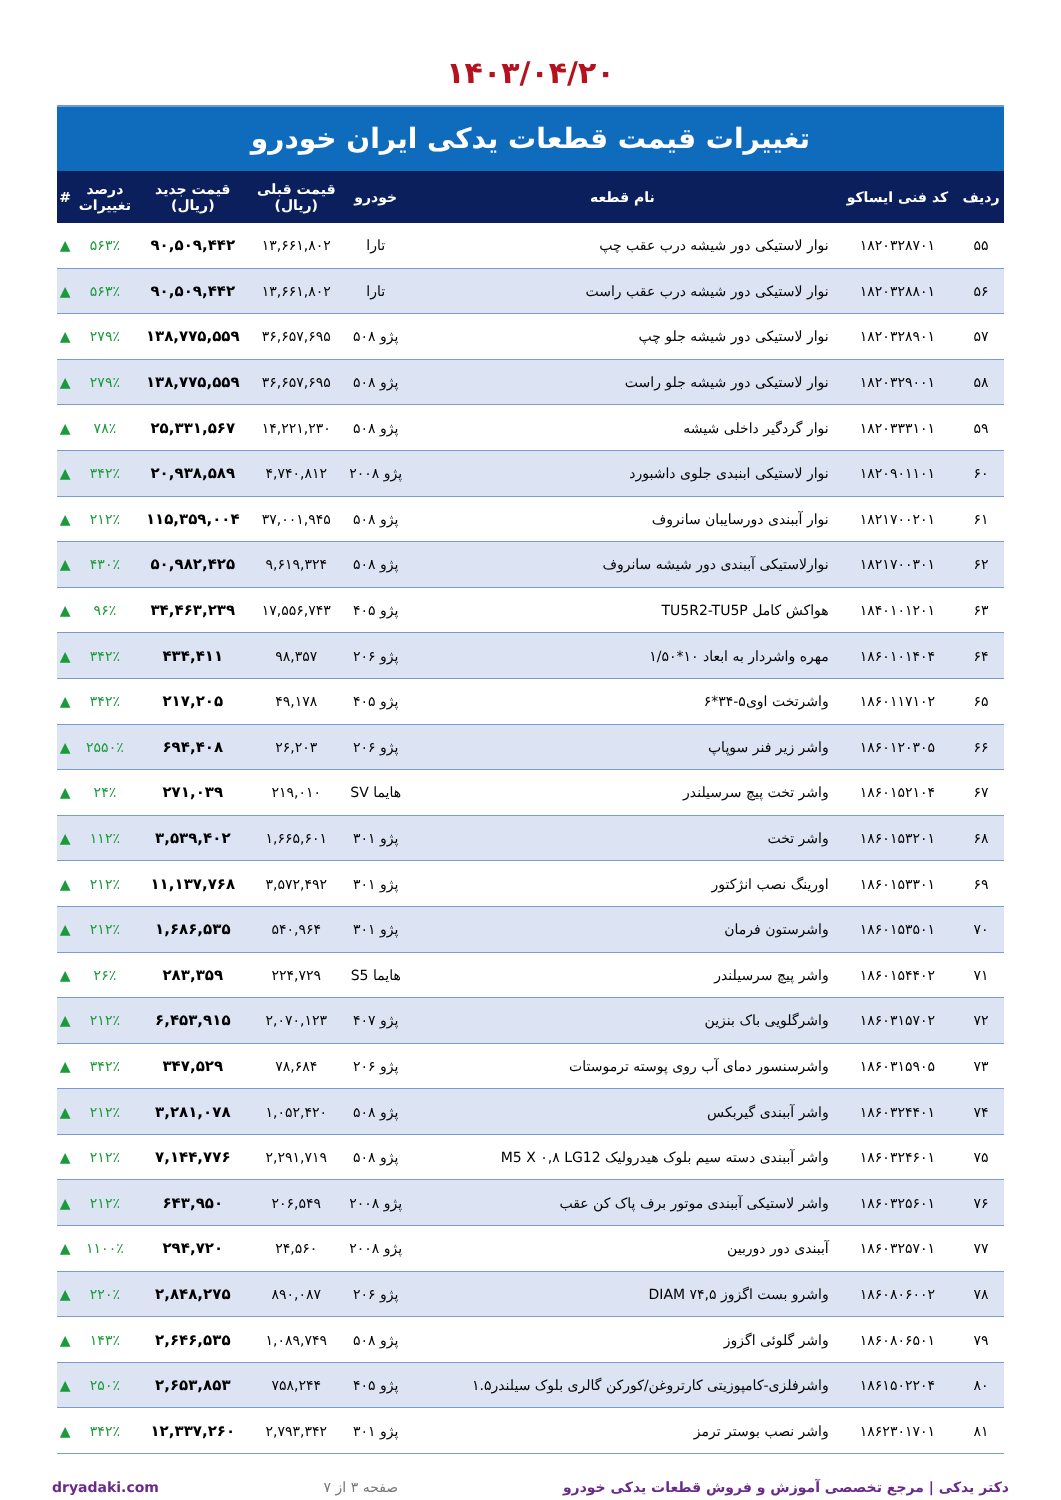۱۴۰۳/۰۴/۲۰
تغییرات قیمت قطعات یدکی ایران خودرو
| ردیف | کد فنی ایساکو | نام قطعه | خودرو | قیمت قبلی (ریال) | قیمت جدید (ریال) | درصد تغییرات | # |
| --- | --- | --- | --- | --- | --- | --- | --- |
| ۵۵ | ۱۸۲۰۳۲۸۷۰۱ | نوار لاستیکی دور شیشه درب عقب چپ | تارا | ۱۳,۶۶۱,۸۰۲ | ۹۰,۵۰۹,۴۴۲ | ۵۶۳٪ | ▲ |
| ۵۶ | ۱۸۲۰۳۲۸۸۰۱ | نوار لاستیکی دور شیشه درب عقب راست | تارا | ۱۳,۶۶۱,۸۰۲ | ۹۰,۵۰۹,۴۴۲ | ۵۶۳٪ | ▲ |
| ۵۷ | ۱۸۲۰۳۲۸۹۰۱ | نوار لاستیکی دور شیشه جلو چپ | پژو ۵۰۸ | ۳۶,۶۵۷,۶۹۵ | ۱۳۸,۷۷۵,۵۵۹ | ۲۷۹٪ | ▲ |
| ۵۸ | ۱۸۲۰۳۲۹۰۰۱ | نوار لاستیکی دور شیشه جلو راست | پژو ۵۰۸ | ۳۶,۶۵۷,۶۹۵ | ۱۳۸,۷۷۵,۵۵۹ | ۲۷۹٪ | ▲ |
| ۵۹ | ۱۸۲۰۳۳۳۱۰۱ | نوار گردگیر داخلی شیشه | پژو ۵۰۸ | ۱۴,۲۲۱,۲۳۰ | ۲۵,۳۳۱,۵۶۷ | ۷۸٪ | ▲ |
| ۶۰ | ۱۸۲۰۹۰۱۱۰۱ | نوار لاستیکی ابنبدی جلوی داشبورد | پژو ۲۰۰۸ | ۴,۷۴۰,۸۱۲ | ۲۰,۹۳۸,۵۸۹ | ۳۴۲٪ | ▲ |
| ۶۱ | ۱۸۲۱۷۰۰۲۰۱ | نوار آببندی دورسایبان سانروف | پژو ۵۰۸ | ۳۷,۰۰۱,۹۴۵ | ۱۱۵,۳۵۹,۰۰۴ | ۲۱۲٪ | ▲ |
| ۶۲ | ۱۸۲۱۷۰۰۳۰۱ | نوارلاستیکی آببندی دور شیشه سانروف | پژو ۵۰۸ | ۹,۶۱۹,۳۲۴ | ۵۰,۹۸۲,۴۲۵ | ۴۳۰٪ | ▲ |
| ۶۳ | ۱۸۴۰۱۰۱۲۰۱ | هواکش کامل TU5R2-TU5P | پژو ۴۰۵ | ۱۷,۵۵۶,۷۴۳ | ۳۴,۴۶۳,۲۳۹ | ۹۶٪ | ▲ |
| ۶۴ | ۱۸۶۰۱۰۱۴۰۴ | مهره واشردار به ابعاد ۱۰*۱/۵۰ | پژو ۲۰۶ | ۹۸,۳۵۷ | ۴۳۴,۴۱۱ | ۳۴۲٪ | ▲ |
| ۶۵ | ۱۸۶۰۱۱۷۱۰۲ | واشرتخت اوی۵-۳۴*۶ | پژو ۴۰۵ | ۴۹,۱۷۸ | ۲۱۷,۲۰۵ | ۳۴۲٪ | ▲ |
| ۶۶ | ۱۸۶۰۱۲۰۳۰۵ | واشر زیر فنر سوپاپ | پژو ۲۰۶ | ۲۶,۲۰۳ | ۶۹۴,۴۰۸ | ۲۵۵۰٪ | ▲ |
| ۶۷ | ۱۸۶۰۱۵۲۱۰۴ | واشر تخت پیچ سرسیلندر | هایما SV | ۲۱۹,۰۱۰ | ۲۷۱,۰۳۹ | ۲۴٪ | ▲ |
| ۶۸ | ۱۸۶۰۱۵۳۲۰۱ | واشر تخت | پژو ۳۰۱ | ۱,۶۶۵,۶۰۱ | ۳,۵۳۹,۴۰۲ | ۱۱۲٪ | ▲ |
| ۶۹ | ۱۸۶۰۱۵۳۳۰۱ | اورینگ نصب انژکتور | پژو ۳۰۱ | ۳,۵۷۲,۴۹۲ | ۱۱,۱۳۷,۷۶۸ | ۲۱۲٪ | ▲ |
| ۷۰ | ۱۸۶۰۱۵۳۵۰۱ | واشرستون فرمان | پژو ۳۰۱ | ۵۴۰,۹۶۴ | ۱,۶۸۶,۵۳۵ | ۲۱۲٪ | ▲ |
| ۷۱ | ۱۸۶۰۱۵۴۴۰۲ | واشر پیچ سرسیلندر | هایما S5 | ۲۲۴,۷۲۹ | ۲۸۳,۳۵۹ | ۲۶٪ | ▲ |
| ۷۲ | ۱۸۶۰۳۱۵۷۰۲ | واشرگلویی باک بنزین | پژو ۴۰۷ | ۲,۰۷۰,۱۲۳ | ۶,۴۵۳,۹۱۵ | ۲۱۲٪ | ▲ |
| ۷۳ | ۱۸۶۰۳۱۵۹۰۵ | واشرسنسور دمای آب روی پوسته ترموستات | پژو ۲۰۶ | ۷۸,۶۸۴ | ۳۴۷,۵۲۹ | ۳۴۲٪ | ▲ |
| ۷۴ | ۱۸۶۰۳۲۴۴۰۱ | واشر آببندی گیربکس | پژو ۵۰۸ | ۱,۰۵۲,۴۲۰ | ۳,۲۸۱,۰۷۸ | ۲۱۲٪ | ▲ |
| ۷۵ | ۱۸۶۰۳۲۴۶۰۱ | واشر آببندی دسته سیم بلوک هیدرولیک M5 X ۰,۸ LG12 | پژو ۵۰۸ | ۲,۲۹۱,۷۱۹ | ۷,۱۴۴,۷۷۶ | ۲۱۲٪ | ▲ |
| ۷۶ | ۱۸۶۰۳۲۵۶۰۱ | واشر لاستیکی آببندی موتور برف پاک کن عقب | پژو ۲۰۰۸ | ۲۰۶,۵۴۹ | ۶۴۳,۹۵۰ | ۲۱۲٪ | ▲ |
| ۷۷ | ۱۸۶۰۳۲۵۷۰۱ | آببندی دور دوربین | پژو ۲۰۰۸ | ۲۴,۵۶۰ | ۲۹۴,۷۲۰ | ۱۱۰۰٪ | ▲ |
| ۷۸ | ۱۸۶۰۸۰۶۰۰۲ | واشرو بست اگزوز DIAM ۷۴,۵ | پژو ۲۰۶ | ۸۹۰,۰۸۷ | ۲,۸۴۸,۲۷۵ | ۲۲۰٪ | ▲ |
| ۷۹ | ۱۸۶۰۸۰۶۵۰۱ | واشر گلوئی اگزوز | پژو ۵۰۸ | ۱,۰۸۹,۷۴۹ | ۲,۶۴۶,۵۳۵ | ۱۴۳٪ | ▲ |
| ۸۰ | ۱۸۶۱۵۰۲۲۰۴ | واشرفلزی-کامپوزیتی کارتروغن/کورکن گالری بلوک سیلندر۱.۵ | پژو ۴۰۵ | ۷۵۸,۲۴۴ | ۲,۶۵۳,۸۵۳ | ۲۵۰٪ | ▲ |
| ۸۱ | ۱۸۶۲۳۰۱۷۰۱ | واشر نصب بوستر ترمز | پژو ۳۰۱ | ۲,۷۹۳,۳۴۲ | ۱۲,۳۳۷,۲۶۰ | ۳۴۲٪ | ▲ |
دکتر یدکی | مرجع تخصصی آموزش و فروش قطعات یدکی خودرو صفحه ۳ از ۷ dryadaki.com